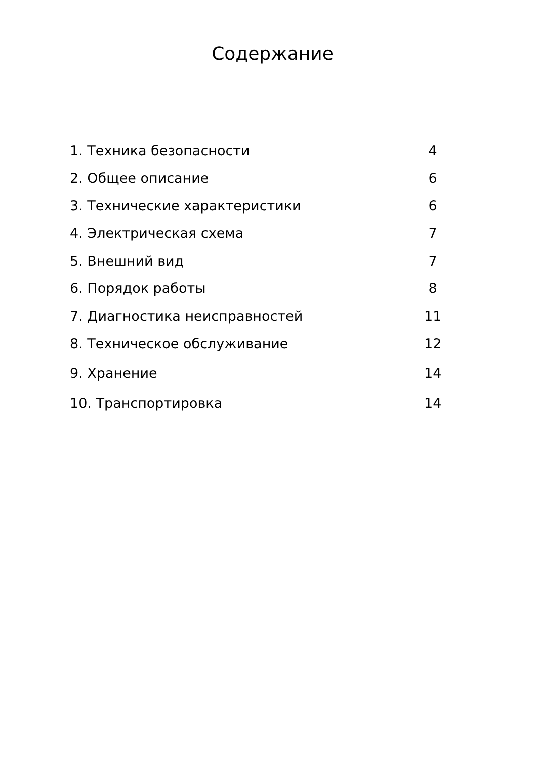Содержание
| 1. Техника безопасности | 4 |
| 2. Общее описание | 6 |
| 3. Технические характеристики | 6 |
| 4. Электрическая схема | 7 |
| 5. Внешний вид | 7 |
| 6. Порядок работы | 8 |
| 7. Диагностика неисправностей | 11 |
| 8. Техническое обслуживание | 12 |
| 9. Хранение | 14 |
| 10. Транспортировка | 14 |